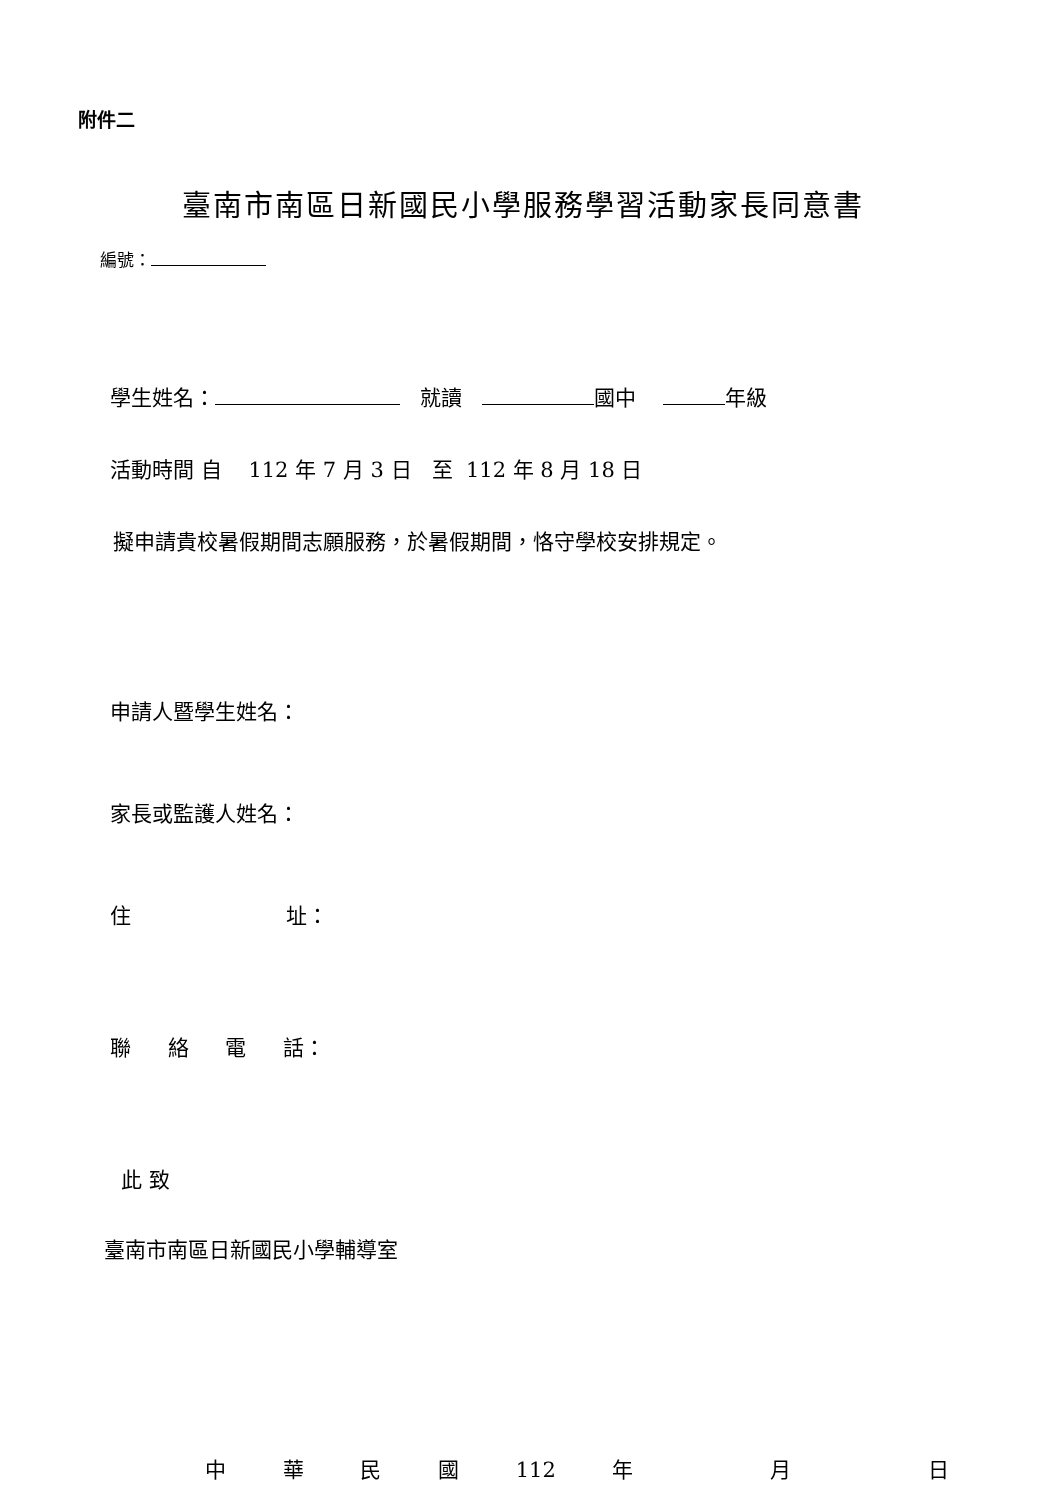附件二
臺南市南區日新國民小學服務學習活動家長同意書
編號：
學生姓名： 就讀 國中 年級
活動時間 自 112 年 7 月 3 日 至 112 年 8 月 18 日
擬申請貴校暑假期間志願服務，於暑假期間，恪守學校安排規定。
申請人暨學生姓名：
家長或監護人姓名：
住 址：
聯 絡 電 話：
此 致
臺南市南區日新國民小學輔導室
中 華 民 國 112 年 月 日